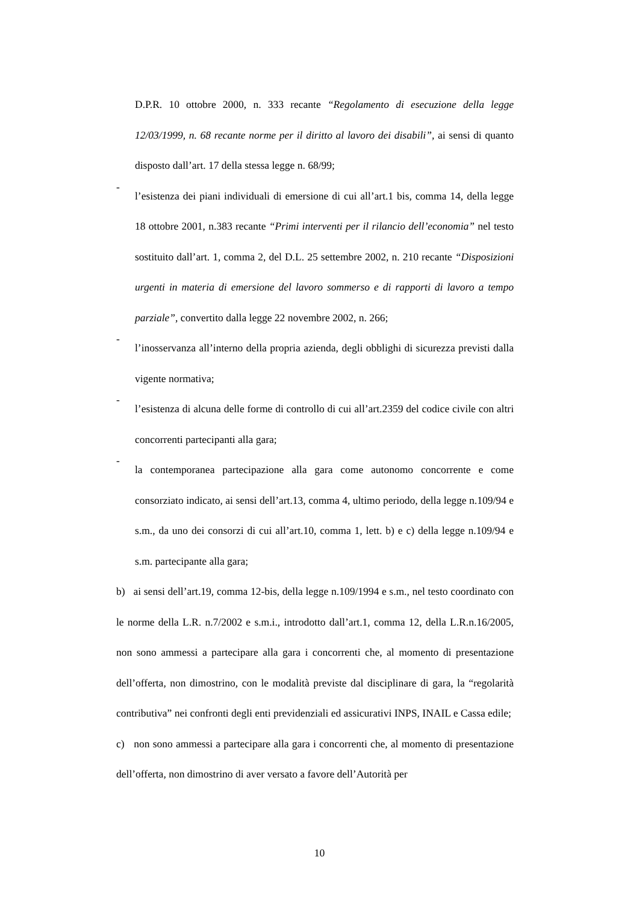D.P.R. 10 ottobre 2000, n. 333 recante “Regolamento di esecuzione della legge 12/03/1999, n. 68 recante norme per il diritto al lavoro dei disabili”, ai sensi di quanto disposto dall’art. 17 della stessa legge n. 68/99;
-
l’esistenza dei piani individuali di emersione di cui all’art.1 bis, comma 14, della legge 18 ottobre 2001, n.383 recante “Primi interventi per il rilancio dell’economia” nel testo sostituito dall’art. 1, comma 2, del D.L. 25 settembre 2002, n. 210 recante “Disposizioni urgenti in materia di emersione del lavoro sommerso e di rapporti di lavoro a tempo parziale”, convertito dalla legge 22 novembre 2002, n. 266;
-
l’inosservanza all’interno della propria azienda, degli obblighi di sicurezza previsti dalla vigente normativa;
-
l’esistenza di alcuna delle forme di controllo di cui all’art.2359 del codice civile con altri concorrenti partecipanti alla gara;
-
la contemporanea partecipazione alla gara come autonomo concorrente e come consorziato indicato, ai sensi dell’art.13, comma 4, ultimo periodo, della legge n.109/94 e s.m., da uno dei consorzi di cui all’art.10, comma 1, lett. b) e c) della legge n.109/94 e s.m. partecipante alla gara;
b) ai sensi dell’art.19, comma 12-bis, della legge n.109/1994 e s.m., nel testo coordinato con le norme della L.R. n.7/2002 e s.m.i., introdotto dall’art.1, comma 12, della L.R.n.16/2005, non sono ammessi a partecipare alla gara i concorrenti che, al momento di presentazione dell’offerta, non dimostrino, con le modalità previste dal disciplinare di gara, la “regolarità contributiva” nei confronti degli enti previdenziali ed assicurativi INPS, INAIL e Cassa edile;
c) non sono ammessi a partecipare alla gara i concorrenti che, al momento di presentazione dell’offerta, non dimostrino di aver versato a favore dell’Autorità per
10